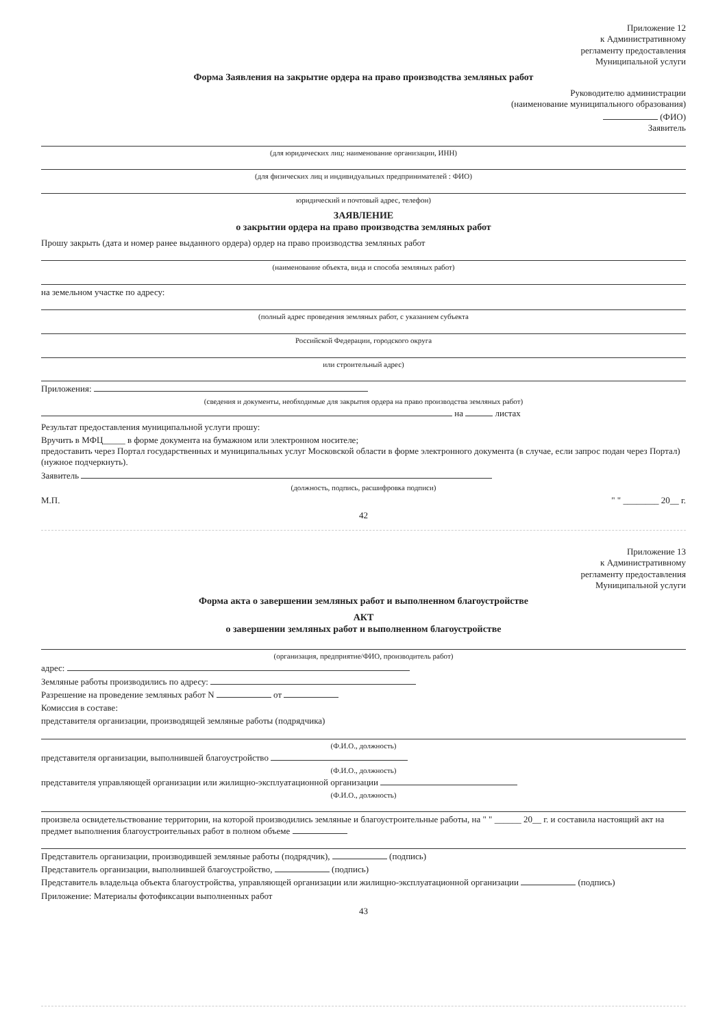Приложение 12
к Административному
регламенту предоставления
Муниципальной услуги
Форма Заявления на закрытие ордера на право производства земляных работ
Руководителю администрации
(наименование муниципального образования)
(ФИО)
Заявитель
(для юридических лиц: наименование организации, ИНН)
(для физических лиц и индивидуальных предпринимателей : ФИО)
юридический и почтовый адрес, телефон)
ЗАЯВЛЕНИЕ
о закрытии ордера на право производства земляных работ
Прошу закрыть (дата и номер ранее выданного ордера) ордер на право производства земляных работ
(наименование объекта, вида и способа земляных работ)
на земельном участке по адресу:
(полный адрес проведения земляных работ, с указанием субъекта
Российской Федерации, городского округа
или строительный адрес)
Приложения:
(сведения и документы, необходимые для закрытия ордера на право производства земляных работ)
на листах
Результат предоставления муниципальной услуги прошу:
Вручить в МФЦ_____ в форме документа на бумажном или электронном носителе;
предоставить через Портал государственных и муниципальных услуг Московской области в форме электронного документа (в случае, если запрос подан через Портал) (нужное подчеркнуть).
Заявитель
(должность, подпись, расшифровка подписи)
М.П. " " ________ 20__ г.
42
Приложение 13
к Административному
регламенту предоставления
Муниципальной услуги
Форма акта о завершении земляных работ и выполненном благоустройстве
АКТ
о завершении земляных работ и выполненном благоустройстве
(организация, предприятие/ФИО, производитель работ)
адрес:
Земляные работы производились по адресу:
Разрешение на проведение земляных работ N от
Комиссия в составе:
представителя организации, производящей земляные работы (подрядчика)
(Ф.И.О., должность)
представителя организации, выполнившей благоустройство
(Ф.И.О., должность)
представителя управляющей организации или жилищно-эксплуатационной организации
(Ф.И.О., должность)
произвела освидетельствование территории, на которой производились земляные и благоустроительные работы, на " " ______ 20__ г. и составила настоящий акт на предмет выполнения благоустроительных работ в полном объеме
Представитель организации, производившей земляные работы (подрядчик), (подпись)
Представитель организации, выполнившей благоустройство, (подпись)
Представитель владельца объекта благоустройства, управляющей организации или жилищно-эксплуатационной организации (подпись)
Приложение: Материалы фотофиксации выполненных работ
43